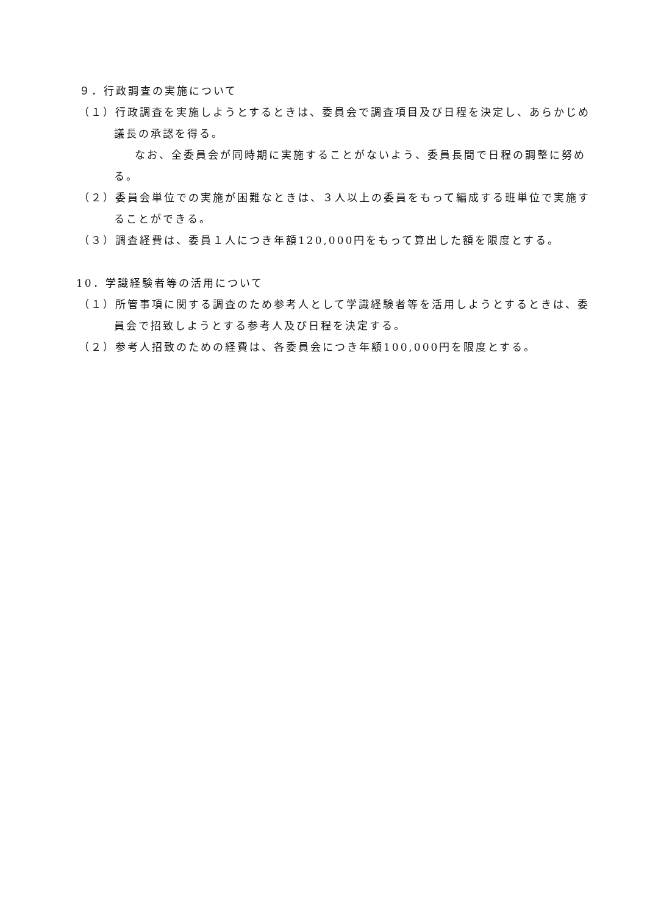９．行政調査の実施について
（１）行政調査を実施しようとするときは、委員会で調査項目及び日程を決定し、あらかじめ議長の承認を得る。
なお、全委員会が同時期に実施することがないよう、委員長間で日程の調整に努める。
（２）委員会単位での実施が困難なときは、３人以上の委員をもって編成する班単位で実施することができる。
（３）調査経費は、委員１人につき年額120,000円をもって算出した額を限度とする。
10．学識経験者等の活用について
（１）所管事項に関する調査のため参考人として学識経験者等を活用しようとするときは、委員会で招致しようとする参考人及び日程を決定する。
（２）参考人招致のための経費は、各委員会につき年額100,000円を限度とする。